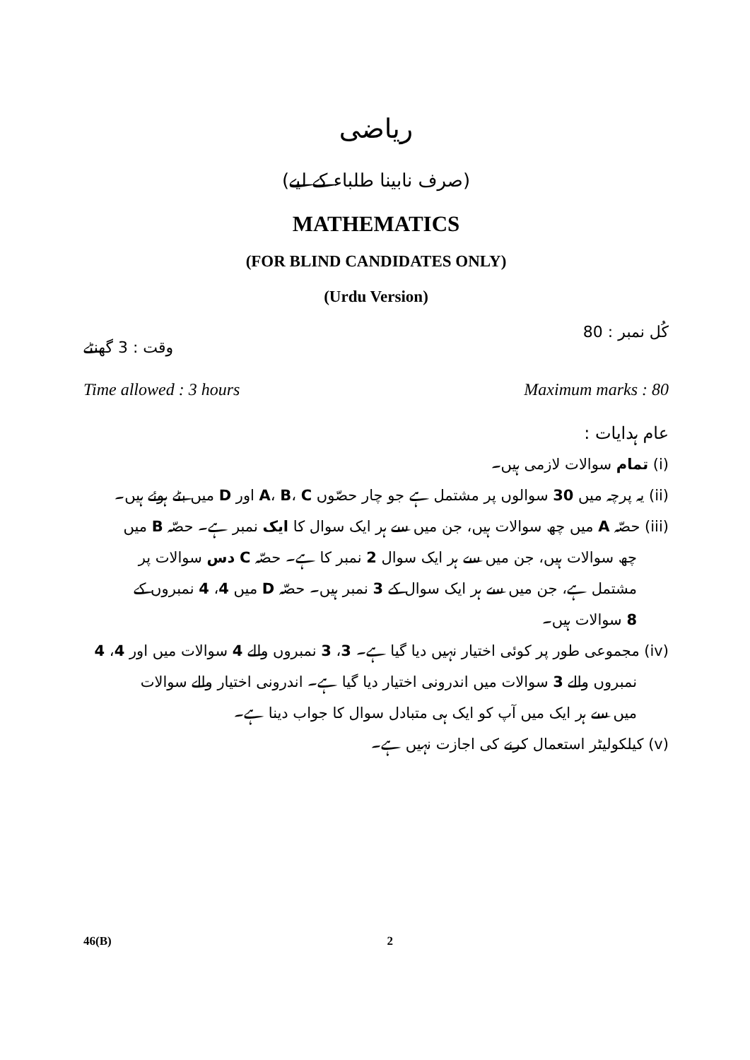ریاضی
(صرف نابینا طلباء کے لیے)
MATHEMATICS
(FOR BLIND CANDIDATES ONLY)
(Urdu Version)
کُل نمبر : 80 وقت : 3 گھنٹے
Time allowed : 3 hours Maximum marks : 80
عام ہدایات :
(i) تمام سوالات لازمی ہیں۔
(ii) یہ پرچہ میں 30 سوالوں پر مشتمل ہے جو چار حصّوں A، B، C اور D میں بٹے ہوئے ہیں۔
(iii) حصّہ A میں چھ سوالات ہیں، جن میں سے ہر ایک سوال کا ایک نمبر ہے۔ حصّہ B میں
چھ سوالات ہیں، جن میں سے ہر ایک سوال 2 نمبر کا ہے۔ حصّہ C دس سوالات پر
مشتمل ہے، جن میں سے ہر ایک سوال کے 3 نمبر ہیں۔ حصّہ D میں 4، 4 نمبروں کے
8 سوالات ہیں۔
(iv) مجموعی طور پر کوئی اختیار نہیں دیا گیا ہے۔ 3، 3 نمبروں والے 4 سوالات میں اور 4، 4
نمبروں والے 3 سوالات میں اندرونی اختیار دیا گیا ہے۔ اندرونی اختیار والے سوالات
میں سے ہر ایک میں آپ کو ایک ہی متبادل سوال کا جواب دینا ہے۔
(v) کیلکولیٹر استعمال کرنے کی اجازت نہیں ہے۔
46(B) 2